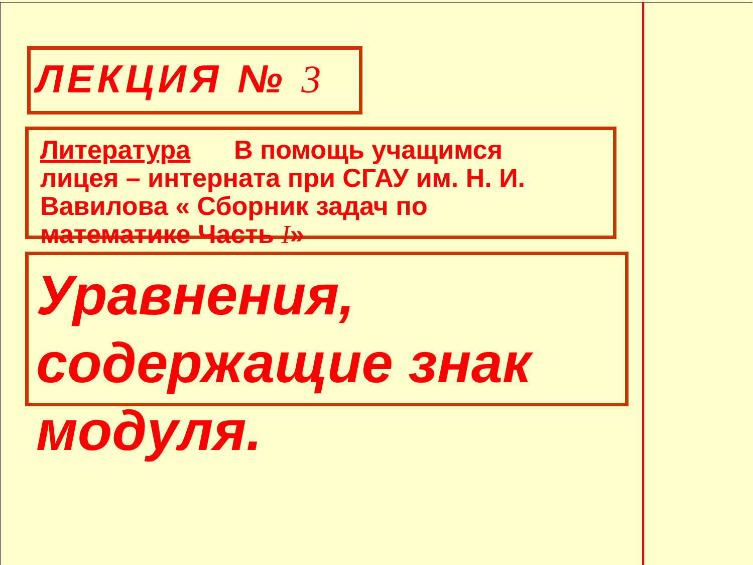ЛЕКЦИЯ № 3
Литература В помощь учащимся лицея – интерната при СГАУ им. Н. И. Вавилова « Сборник задач по математике Часть I»
Уравнения, содержащие знак модуля.